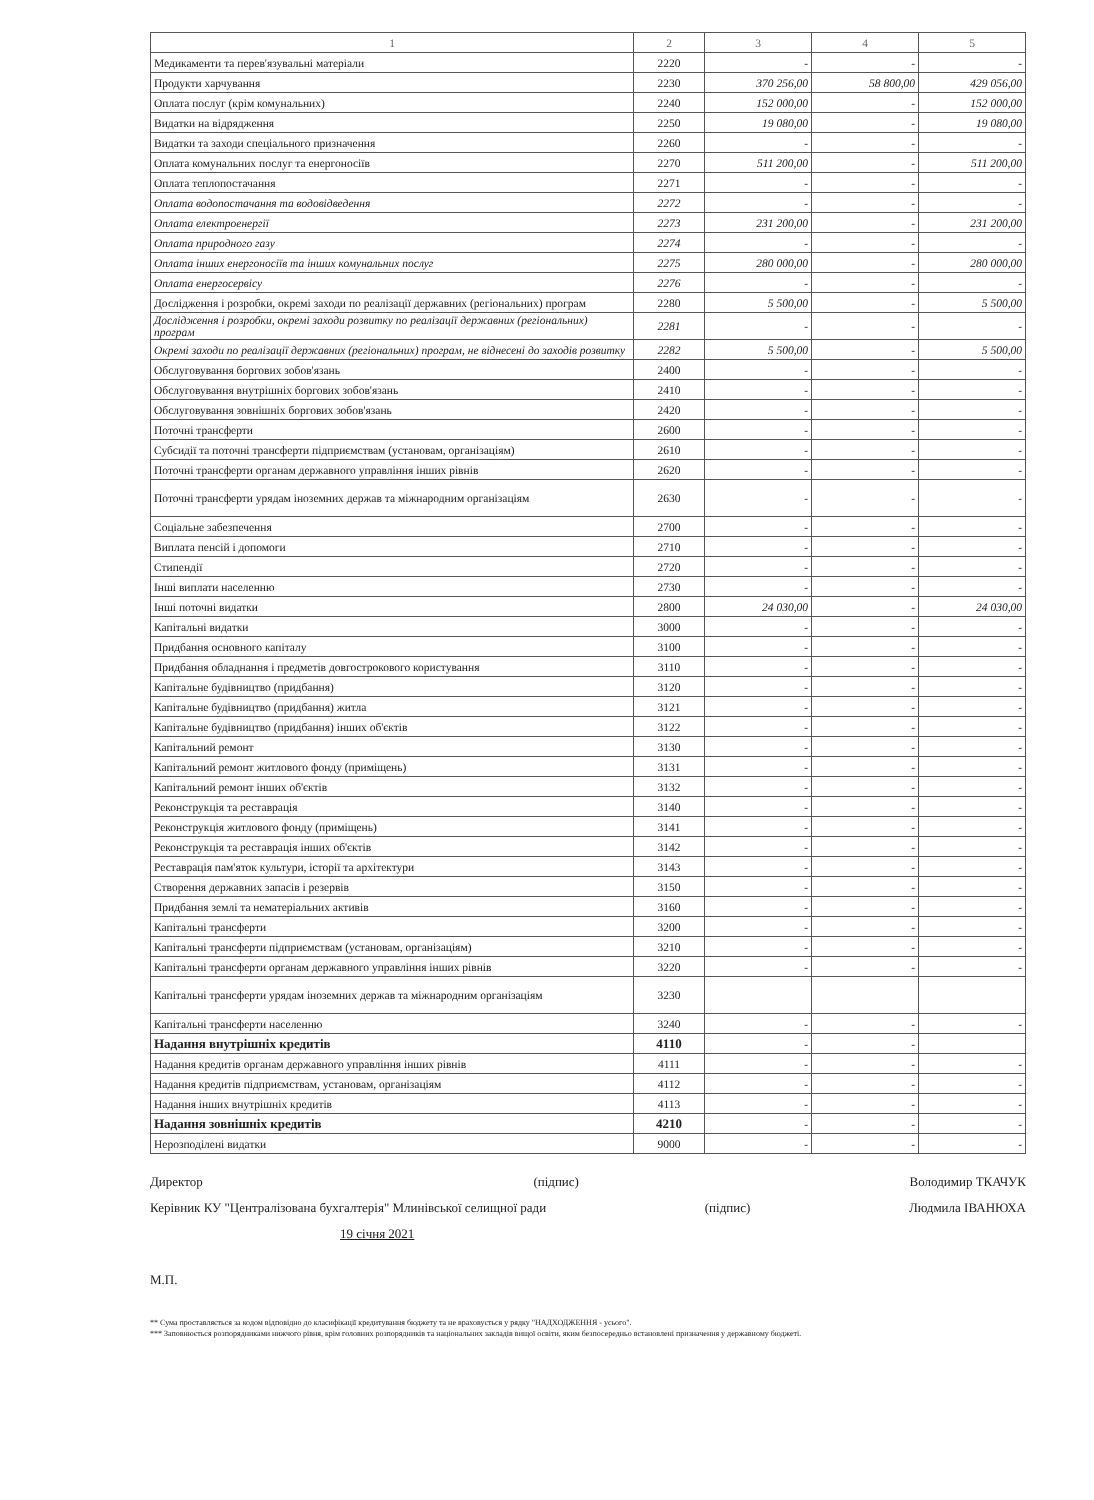| 1 | 2 | 3 | 4 | 5 |
| --- | --- | --- | --- | --- |
| Медикаменти та перев'язувальні матеріали | 2220 | - | - | - |
| Продукти харчування | 2230 | 370 256,00 | 58 800,00 | 429 056,00 |
| Оплата послуг (крім комунальних) | 2240 | 152 000,00 | - | 152 000,00 |
| Видатки на відрядження | 2250 | 19 080,00 | - | 19 080,00 |
| Видатки та заходи спеціального призначення | 2260 | - | - | - |
| Оплата комунальних послуг та енергоносіїв | 2270 | 511 200,00 | - | 511 200,00 |
| Оплата теплопостачання | 2271 | - | - | - |
| Оплата водопостачання та водовідведення | 2272 | - | - | - |
| Оплата електроенергії | 2273 | 231 200,00 | - | 231 200,00 |
| Оплата природного газу | 2274 | - | - | - |
| Оплата інших енергоносіїв та інших комунальних послуг | 2275 | 280 000,00 | - | 280 000,00 |
| Оплата енергосервісу | 2276 | - | - | - |
| Дослідження і розробки, окремі заходи по реалізації державних (регіональних) програм | 2280 | 5 500,00 | - | 5 500,00 |
| Дослідження і розробки, окремі заходи розвитку по реалізації державних (регіональних) програм | 2281 | - | - | - |
| Окремі заходи по реалізації державних (регіональних) програм, не віднесені до заходів розвитку | 2282 | 5 500,00 | - | 5 500,00 |
| Обслуговування боргових зобов'язань | 2400 | - | - | - |
| Обслуговування внутрішніх боргових зобов'язань | 2410 | - | - | - |
| Обслуговування зовнішніх боргових зобов'язань | 2420 | - | - | - |
| Поточні трансферти | 2600 | - | - | - |
| Субсидії та поточні трансферти підприємствам (установам, організаціям) | 2610 | - | - | - |
| Поточні трансферти органам державного управління інших рівнів | 2620 | - | - | - |
| Поточні трансферти урядам іноземних держав та міжнародним організаціям | 2630 | - | - | - |
| Соціальне забезпечення | 2700 | - | - | - |
| Виплата пенсій і допомоги | 2710 | - | - | - |
| Стипендії | 2720 | - | - | - |
| Інші виплати населенню | 2730 | - | - | - |
| Інші поточні видатки | 2800 | 24 030,00 | - | 24 030,00 |
| Капітальні видатки | 3000 | - | - | - |
| Придбання основного капіталу | 3100 | - | - | - |
| Придбання обладнання і предметів довгострокового користування | 3110 | - | - | - |
| Капітальне будівництво (придбання) | 3120 | - | - | - |
| Капітальне будівництво (придбання) житла | 3121 | - | - | - |
| Капітальне будівництво (придбання) інших об'єктів | 3122 | - | - | - |
| Капітальний ремонт | 3130 | - | - | - |
| Капітальний ремонт житлового фонду (приміщень) | 3131 | - | - | - |
| Капітальний ремонт інших об'єктів | 3132 | - | - | - |
| Реконструкція та реставрація | 3140 | - | - | - |
| Реконструкція житлового фонду (приміщень) | 3141 | - | - | - |
| Реконструкція та реставрація інших об'єктів | 3142 | - | - | - |
| Реставрація пам'яток культури, історії та архітектури | 3143 | - | - | - |
| Створення державних запасів і резервів | 3150 | - | - | - |
| Придбання землі та нематеріальних активів | 3160 | - | - | - |
| Капітальні трансферти | 3200 | - | - | - |
| Капітальні трансферти підприємствам (установам, організаціям) | 3210 | - | - | - |
| Капітальні трансферти органам державного управління інших рівнів | 3220 | - | - | - |
| Капітальні трансферти урядам іноземних держав та міжнародним організаціям | 3230 | | | |
| Капітальні трансферти населенню | 3240 | - | - | - |
| Надання внутрішніх кредитів | 4110 | - | - | |
| Надання кредитів органам державного управління інших рівнів | 4111 | - | - | - |
| Надання кредитів підприємствам, установам, організаціям | 4112 | - | - | - |
| Надання інших внутрішніх кредитів | 4113 | - | - | - |
| Надання зовнішніх кредитів | 4210 | - | - | - |
| Нерозподілені видатки | 9000 | - | - | - |
Директор (підпис) Володимир ТКАЧУК
Керівник КУ "Централізована бухгалтерія" Млинівської селищної ради (підпис) Людмила ІВАНЮХА
19 січня 2021
М.П.
** Сума проставляється за кодом відповідно до класифікації кредитування бюджету та не враховується у рядку "НАДХОДЖЕННЯ - усього".
*** Заповнюється розпорядниками нижчого рівня, крім головних розпорядників та національних закладів вищої освіти, яким безпосередньо встановлені призначення у державному бюджеті.